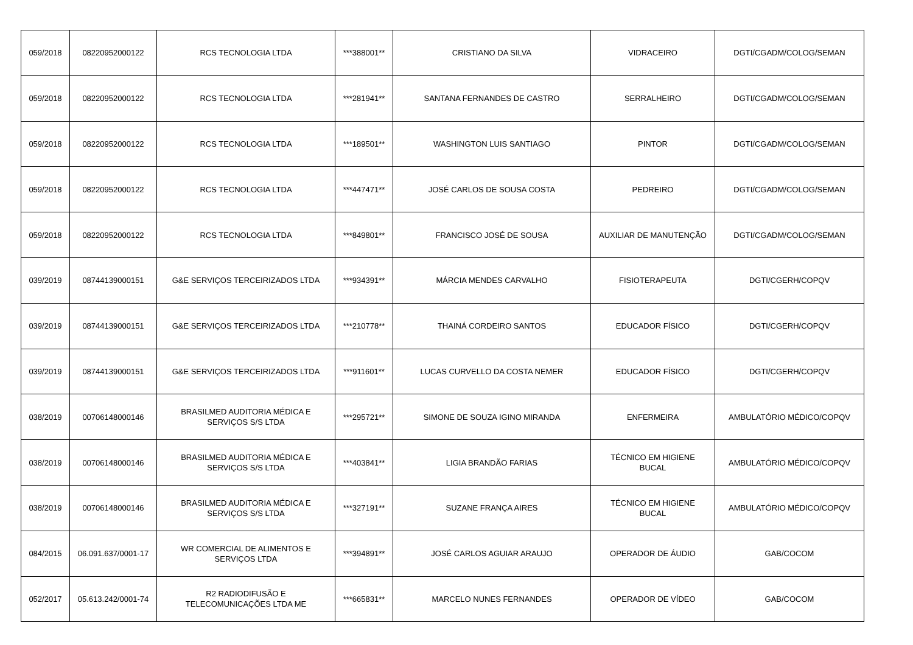| 059/2018 | 08220952000122 | RCS TECNOLOGIA LTDA | ***388001** | CRISTIANO DA SILVA | VIDRACEIRO | DGTI/CGADM/COLOG/SEMAN |
| 059/2018 | 08220952000122 | RCS TECNOLOGIA LTDA | ***281941** | SANTANA FERNANDES DE CASTRO | SERRALHEIRO | DGTI/CGADM/COLOG/SEMAN |
| 059/2018 | 08220952000122 | RCS TECNOLOGIA LTDA | ***189501** | WASHINGTON LUIS SANTIAGO | PINTOR | DGTI/CGADM/COLOG/SEMAN |
| 059/2018 | 08220952000122 | RCS TECNOLOGIA LTDA | ***447471** | JOSÉ CARLOS DE SOUSA COSTA | PEDREIRO | DGTI/CGADM/COLOG/SEMAN |
| 059/2018 | 08220952000122 | RCS TECNOLOGIA LTDA | ***849801** | FRANCISCO JOSÉ DE SOUSA | AUXILIAR DE MANUTENÇÃO | DGTI/CGADM/COLOG/SEMAN |
| 039/2019 | 08744139000151 | G&E SERVIÇOS TERCEIRIZADOS LTDA | ***934391** | MÁRCIA MENDES CARVALHO | FISIOTERAPEUTA | DGTI/CGERH/COPQV |
| 039/2019 | 08744139000151 | G&E SERVIÇOS TERCEIRIZADOS LTDA | ***210778** | THAINÁ CORDEIRO SANTOS | EDUCADOR FÍSICO | DGTI/CGERH/COPQV |
| 039/2019 | 08744139000151 | G&E SERVIÇOS TERCEIRIZADOS LTDA | ***911601** | LUCAS CURVELLO DA COSTA NEMER | EDUCADOR FÍSICO | DGTI/CGERH/COPQV |
| 038/2019 | 00706148000146 | BRASILMED AUDITORIA MÉDICA E SERVIÇOS S/S LTDA | ***295721** | SIMONE DE SOUZA IGINO MIRANDA | ENFERMEIRA | AMBULATÓRIO MÉDICO/COPQV |
| 038/2019 | 00706148000146 | BRASILMED AUDITORIA MÉDICA E SERVIÇOS S/S LTDA | ***403841** | LIGIA BRANDÃO FARIAS | TÉCNICO EM HIGIENE BUCAL | AMBULATÓRIO MÉDICO/COPQV |
| 038/2019 | 00706148000146 | BRASILMED AUDITORIA MÉDICA E SERVIÇOS S/S LTDA | ***327191** | SUZANE FRANÇA AIRES | TÉCNICO EM HIGIENE BUCAL | AMBULATÓRIO MÉDICO/COPQV |
| 084/2015 | 06.091.637/0001-17 | WR COMERCIAL DE ALIMENTOS E SERVIÇOS LTDA | ***394891** | JOSÉ CARLOS AGUIAR ARAUJO | OPERADOR DE ÁUDIO | GAB/COCOM |
| 052/2017 | 05.613.242/0001-74 | R2 RADIODIFUSÃO E TELECOMUNICAÇÕES LTDA ME | ***665831** | MARCELO NUNES FERNANDES | OPERADOR DE VÍDEO | GAB/COCOM |